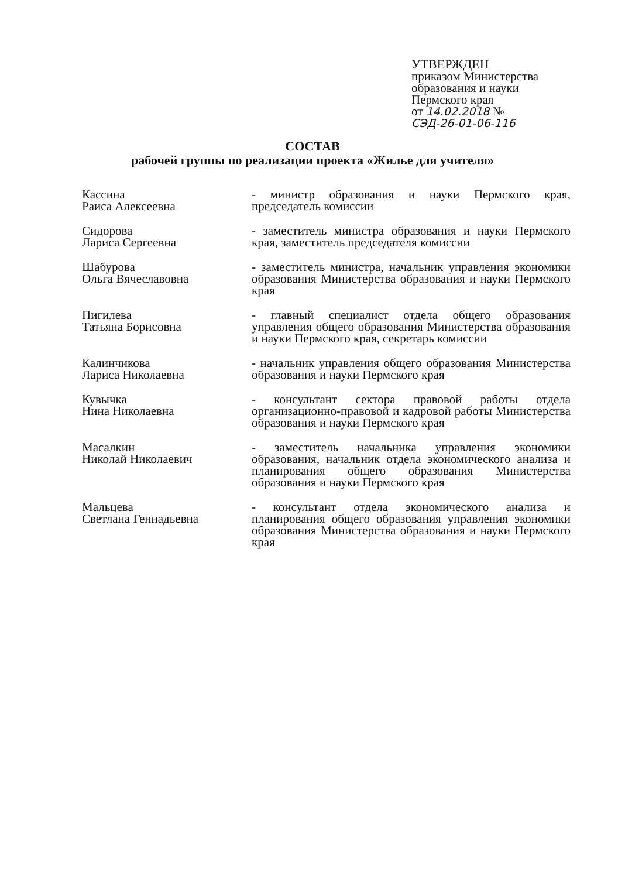УТВЕРЖДЕН
приказом Министерства
образования и науки
Пермского края
от 14.02.2018 №
СЭД-26-01-06-116
СОСТАВ
рабочей группы по реализации проекта «Жилье для учителя»
| Кассина Раиса Алексеевна | - министр образования и науки Пермского края, председатель комиссии |
| Сидорова Лариса Сергеевна | - заместитель министра образования и науки Пермского края, заместитель председателя комиссии |
| Шабурова Ольга Вячеславовна | - заместитель министра, начальник управления экономики образования Министерства образования и науки Пермского края |
| Пигилева Татьяна Борисовна | - главный специалист отдела общего образования управления общего образования Министерства образования и науки Пермского края, секретарь комиссии |
| Калинчикова Лариса Николаевна | - начальник управления общего образования Министерства образования и науки Пермского края |
| Кувычка Нина Николаевна | - консультант сектора правовой работы отдела организационно-правовой и кадровой работы Министерства образования и науки Пермского края |
| Масалкин Николай Николаевич | - заместитель начальника управления экономики образования, начальник отдела экономического анализа и планирования общего образования Министерства образования и науки Пермского края |
| Мальцева Светлана Геннадьевна | - консультант отдела экономического анализа и планирования общего образования управления экономики образования Министерства образования и науки Пермского края |